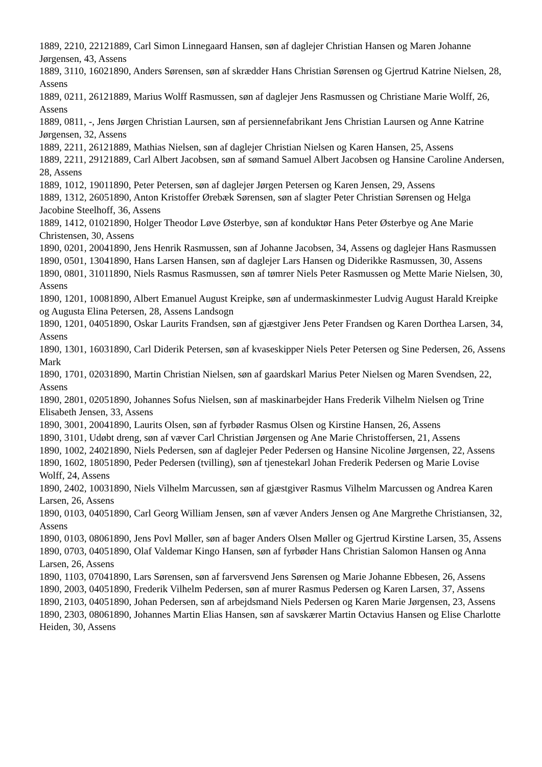1889, 2210, 22121889, Carl Simon Linnegaard Hansen, søn af daglejer Christian Hansen og Maren Johanne Jørgensen, 43, Assens
1889, 3110, 16021890, Anders Sørensen, søn af skrædder Hans Christian Sørensen og Gjertrud Katrine Nielsen, 28, Assens
1889, 0211, 26121889, Marius Wolff Rasmussen, søn af daglejer Jens Rasmussen og Christiane Marie Wolff, 26, Assens
1889, 0811, -, Jens Jørgen Christian Laursen, søn af persiennefabrikant Jens Christian Laursen og Anne Katrine Jørgensen, 32, Assens
1889, 2211, 26121889, Mathias Nielsen, søn af daglejer Christian Nielsen og Karen Hansen, 25, Assens
1889, 2211, 29121889, Carl Albert Jacobsen, søn af sømand Samuel Albert Jacobsen og Hansine Caroline Andersen, 28, Assens
1889, 1012, 19011890, Peter Petersen, søn af daglejer Jørgen Petersen og Karen Jensen, 29, Assens
1889, 1312, 26051890, Anton Kristoffer Ørebæk Sørensen, søn af slagter Peter Christian Sørensen og Helga Jacobine Steelhoff, 36, Assens
1889, 1412, 01021890, Holger Theodor Løve Østerbye, søn af konduktør Hans Peter Østerbye og Ane Marie Christensen, 30, Assens
1890, 0201, 20041890, Jens Henrik Rasmussen, søn af Johanne Jacobsen, 34, Assens og daglejer Hans Rasmussen
1890, 0501, 13041890, Hans Larsen Hansen, søn af daglejer Lars Hansen og Diderikke Rasmussen, 30, Assens
1890, 0801, 31011890, Niels Rasmus Rasmussen, søn af tømrer Niels Peter Rasmussen og Mette Marie Nielsen, 30, Assens
1890, 1201, 10081890, Albert Emanuel August Kreipke, søn af undermaskinmester Ludvig August Harald Kreipke og Augusta Elina Petersen, 28, Assens Landsogn
1890, 1201, 04051890, Oskar Laurits Frandsen, søn af gjæstgiver Jens Peter Frandsen og Karen Dorthea Larsen, 34, Assens
1890, 1301, 16031890, Carl Diderik Petersen, søn af kvaseskipper Niels Peter Petersen og Sine Pedersen, 26, Assens Mark
1890, 1701, 02031890, Martin Christian Nielsen, søn af gaardskarl Marius Peter Nielsen og Maren Svendsen, 22, Assens
1890, 2801, 02051890, Johannes Sofus Nielsen, søn af maskinarbejder Hans Frederik Vilhelm Nielsen og Trine Elisabeth Jensen, 33, Assens
1890, 3001, 20041890, Laurits Olsen, søn af fyrbøder Rasmus Olsen og Kirstine Hansen, 26, Assens
1890, 3101, Udøbt dreng, søn af væver Carl Christian Jørgensen og Ane Marie Christoffersen, 21, Assens
1890, 1002, 24021890, Niels Pedersen, søn af daglejer Peder Pedersen og Hansine Nicoline Jørgensen, 22, Assens
1890, 1602, 18051890, Peder Pedersen (tvilling), søn af tjenestekarl Johan Frederik Pedersen og Marie Lovise Wolff, 24, Assens
1890, 2402, 10031890, Niels Vilhelm Marcussen, søn af gjæstgiver Rasmus Vilhelm Marcussen og Andrea Karen Larsen, 26, Assens
1890, 0103, 04051890, Carl Georg William Jensen, søn af væver Anders Jensen og Ane Margrethe Christiansen, 32, Assens
1890, 0103, 08061890, Jens Povl Møller, søn af bager Anders Olsen Møller og Gjertrud Kirstine Larsen, 35, Assens
1890, 0703, 04051890, Olaf Valdemar Kingo Hansen, søn af fyrbøder Hans Christian Salomon Hansen og Anna Larsen, 26, Assens
1890, 1103, 07041890, Lars Sørensen, søn af farversvend Jens Sørensen og Marie Johanne Ebbesen, 26, Assens
1890, 2003, 04051890, Frederik Vilhelm Pedersen, søn af murer Rasmus Pedersen og Karen Larsen, 37, Assens
1890, 2103, 04051890, Johan Pedersen, søn af arbejdsmand Niels Pedersen og Karen Marie Jørgensen, 23, Assens
1890, 2303, 08061890, Johannes Martin Elias Hansen, søn af savskærer Martin Octavius Hansen og Elise Charlotte Heiden, 30, Assens